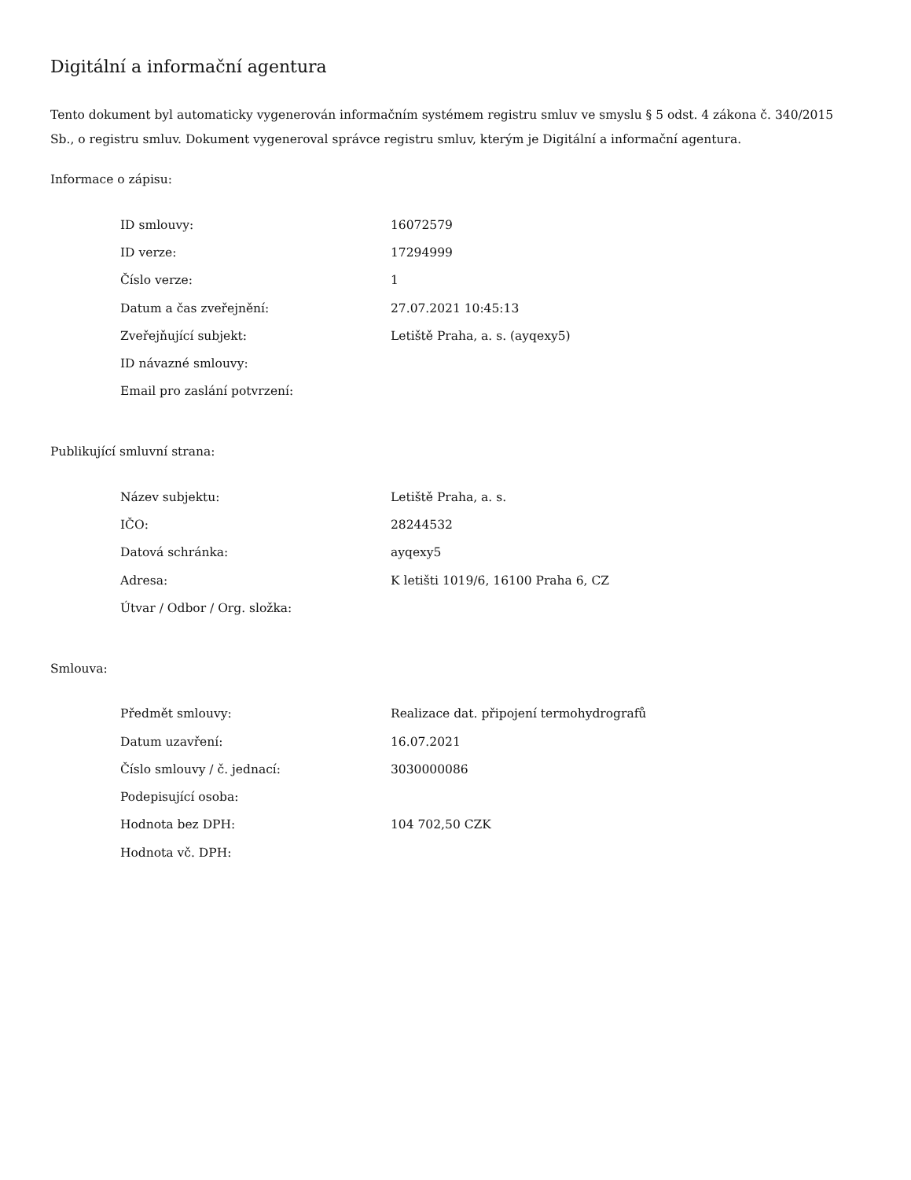Digitální a informační agentura
Tento dokument byl automaticky vygenerován informačním systémem registru smluv ve smyslu § 5 odst. 4 zákona č. 340/2015 Sb., o registru smluv. Dokument vygeneroval správce registru smluv, kterým je Digitální a informační agentura.
Informace o zápisu:
| ID smlouvy: | 16072579 |
| ID verze: | 17294999 |
| Číslo verze: | 1 |
| Datum a čas zveřejnění: | 27.07.2021 10:45:13 |
| Zveřejňující subjekt: | Letiště Praha, a. s. (ayqexy5) |
| ID návazné smlouvy: | |
| Email pro zaslání potvrzení: | |
Publikující smluvní strana:
| Název subjektu: | Letiště Praha, a. s. |
| IČO: | 28244532 |
| Datová schránka: | ayqexy5 |
| Adresa: | K letišti 1019/6, 16100 Praha 6, CZ |
| Útvar / Odbor / Org. složka: | |
Smlouva:
| Předmět smlouvy: | Realizace dat. připojení termohydrografů |
| Datum uzavření: | 16.07.2021 |
| Číslo smlouvy / č. jednací: | 3030000086 |
| Podepisující osoba: | |
| Hodnota bez DPH: | 104 702,50 CZK |
| Hodnota vč. DPH: | |